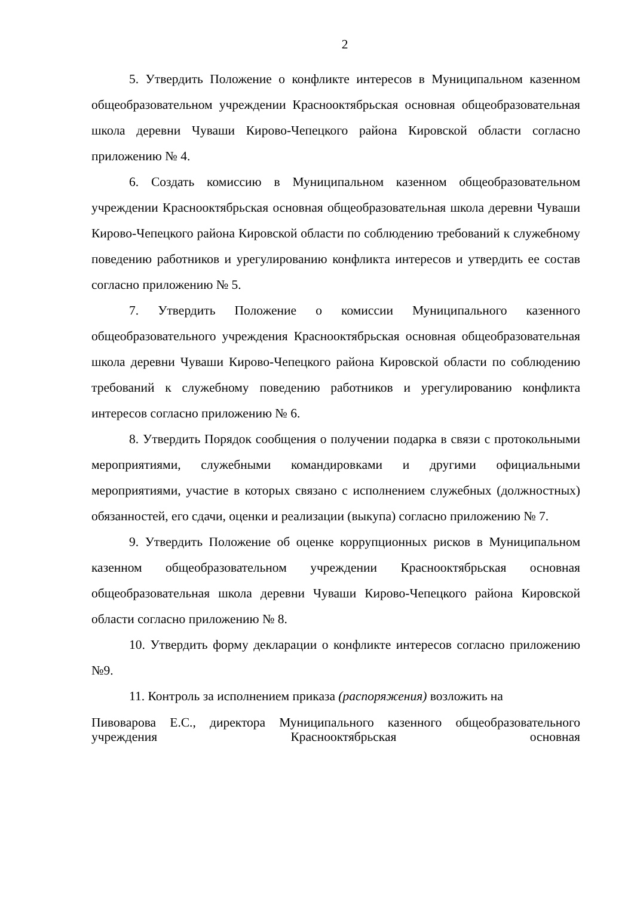2
5. Утвердить Положение о конфликте интересов в Муниципальном казенном общеобразовательном учреждении Краснооктябрьская основная общеобразовательная школа деревни Чуваши Кирово-Чепецкого района Кировской области согласно приложению № 4.
6. Создать комиссию в Муниципальном казенном общеобразовательном учреждении Краснооктябрьская основная общеобразовательная школа деревни Чуваши Кирово-Чепецкого района Кировской области по соблюдению требований к служебному поведению работников и урегулированию конфликта интересов и утвердить ее состав согласно приложению № 5.
7. Утвердить Положение о комиссии Муниципального казенного общеобразовательного учреждения Краснооктябрьская основная общеобразовательная школа деревни Чуваши Кирово-Чепецкого района Кировской области по соблюдению требований к служебному поведению работников и урегулированию конфликта интересов согласно приложению № 6.
8. Утвердить Порядок сообщения о получении подарка в связи с протокольными мероприятиями, служебными командировками и другими официальными мероприятиями, участие в которых связано с исполнением служебных (должностных) обязанностей, его сдачи, оценки и реализации (выкупа) согласно приложению № 7.
9. Утвердить Положение об оценке коррупционных рисков в Муниципальном казенном общеобразовательном учреждении Краснооктябрьская основная общеобразовательная школа деревни Чуваши Кирово-Чепецкого района Кировской области согласно приложению № 8.
10. Утвердить форму декларации о конфликте интересов согласно приложению №9.
11. Контроль за исполнением приказа (распоряжения) возложить на
Пивоварова Е.С., директора Муниципального казенного общеобразовательного учреждения Краснооктябрьская основная